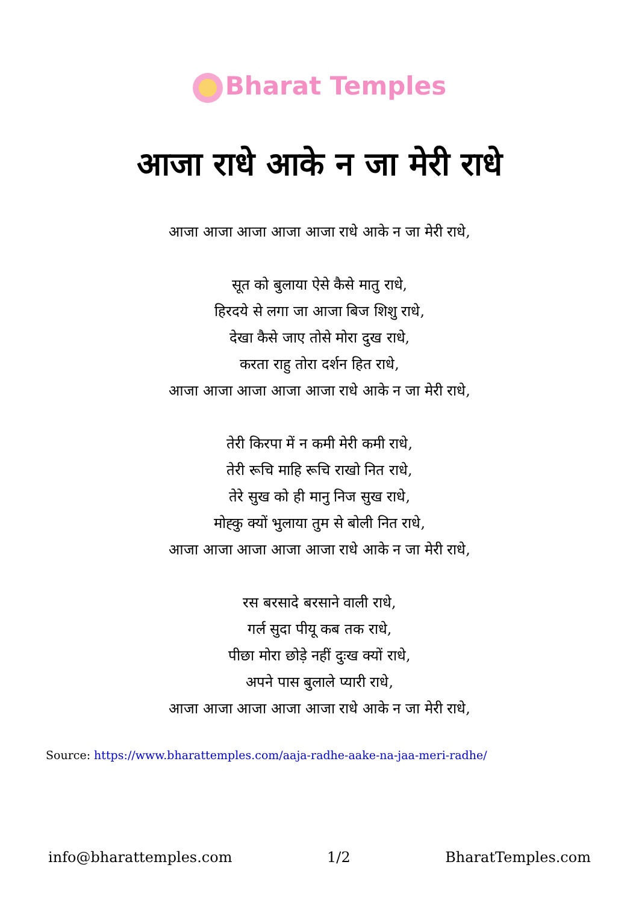Bharat Temples
आजा राधे आके न जा मेरी राधे
आजा आजा आजा आजा आजा राधे आके न जा मेरी राधे,
सूत को बुलाया ऐसे कैसे मातु राधे,
हिरदये से लगा जा आजा बिज शिशु राधे,
देखा कैसे जाए तोसे मोरा दुख राधे,
करता राहु तोरा दर्शन हित राधे,
आजा आजा आजा आजा आजा राधे आके न जा मेरी राधे,
तेरी किरपा में न कमी मेरी कमी राधे,
तेरी रूचि माहि रूचि राखो नित राधे,
तेरे सुख को ही मानु निज सुख राधे,
मोह्कु क्यों भुलाया तुम से बोली नित राधे,
आजा आजा आजा आजा आजा राधे आके न जा मेरी राधे,
रस बरसादे बरसाने वाली राधे,
गर्ल सुदा पीयू कब तक राधे,
पीछा मोरा छोड़े नहीं दुःख क्यों राधे,
अपने पास बुलाले प्यारी राधे,
आजा आजा आजा आजा आजा राधे आके न जा मेरी राधे,
Source: https://www.bharattemples.com/aaja-radhe-aake-na-jaa-meri-radhe/
info@bharattemples.com 1/2 BharatTemples.com